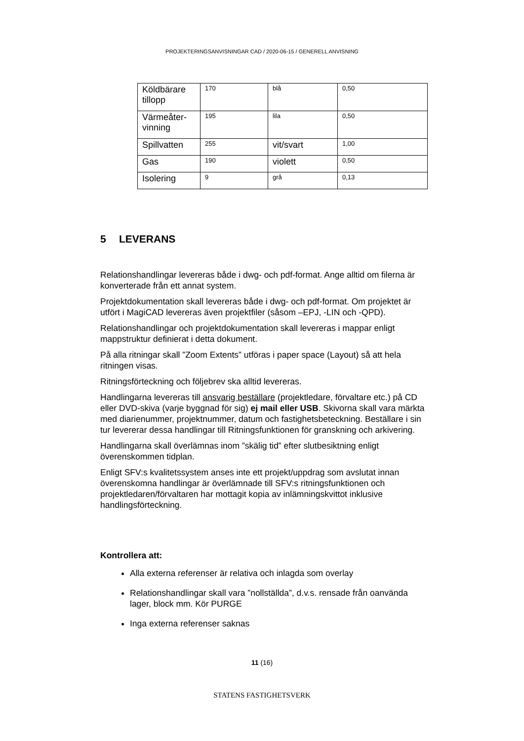PROJEKTERINGSANVISNINGAR CAD / 2020-06-15 / GENERELL ANVISNING
| Köldbärare tillopp | 170 | blå | 0,50 |
| Värmeåter-vinning | 195 | lila | 0,50 |
| Spillvatten | 255 | vit/svart | 1,00 |
| Gas | 190 | violett | 0,50 |
| Isolering | 9 | grå | 0,13 |
5 LEVERANS
Relationshandlingar levereras både i dwg- och pdf-format. Ange alltid om filerna är konverterade från ett annat system.
Projektdokumentation skall levereras både i dwg- och pdf-format. Om projektet är utfört i MagiCAD levereras även projektfiler (såsom –EPJ, -LIN och -QPD).
Relationshandlingar och projektdokumentation skall levereras i mappar enligt mappstruktur definierat i detta dokument.
På alla ritningar skall ”Zoom Extents” utföras i paper space (Layout) så att hela ritningen visas.
Ritningsförteckning och följebrev ska alltid levereras.
Handlingarna levereras till ansvarig beställare (projektledare, förvaltare etc.) på CD eller DVD-skiva (varje byggnad för sig) ej mail eller USB. Skivorna skall vara märkta med diarienummer, projektnummer, datum och fastighetsbeteckning. Beställare i sin tur levererar dessa handlingar till Ritningsfunktionen för granskning och arkivering.
Handlingarna skall överlämnas inom ”skälig tid” efter slutbesiktning enligt överenskommen tidplan.
Enligt SFV:s kvalitetssystem anses inte ett projekt/uppdrag som avslutat innan överenskomna handlingar är överlämnade till SFV:s ritningsfunktionen och projektledaren/förvaltaren har mottagit kopia av inlämningskvittot inklusive handlingsförteckning.
Kontrollera att:
Alla externa referenser är relativa och inlagda som overlay
Relationshandlingar skall vara ”nollställda”, d.v.s. rensade från oanvända lager, block mm. Kör PURGE
Inga externa referenser saknas
11 (16)
STATENS FASTIGHETSVERK